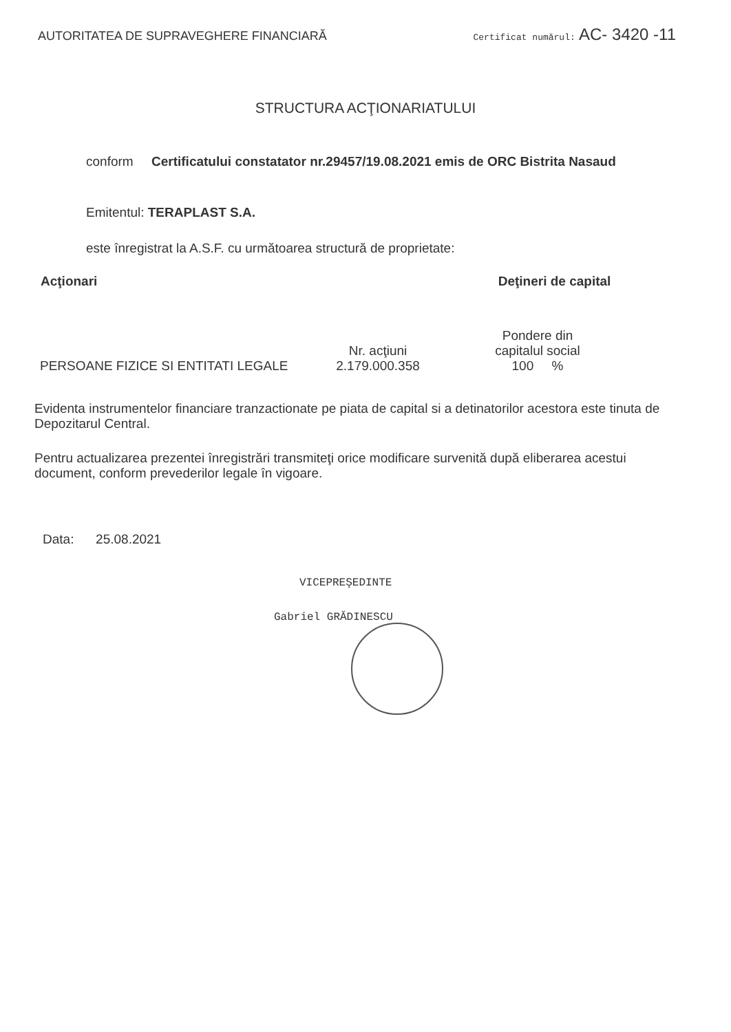AUTORITATEA DE SUPRAVEGHERE FINANCIARĂ Certificat numărul: AC- 3420 -11
STRUCTURA ACŢIONARIATULUI
conform Certificatului constatator nr.29457/19.08.2021 emis de ORC Bistrita Nasaud
Emitentul: TERAPLAST S.A.
este înregistrat la A.S.F. cu următoarea structură de proprietate:
| Acţionari | Deţineri de capital | |
| --- | --- | --- |
| | Nr. acţiuni | Pondere din capitalul social |
| PERSOANE FIZICE SI ENTITATI LEGALE | 2.179.000.358 | 100 % |
Evidenta instrumentelor financiare tranzactionate pe piata de capital si a detinatorilor acestora este tinuta de Depozitarul Central.
Pentru actualizarea prezentei înregistrări transmiteţi orice modificare survenită după eliberarea acestui document, conform prevederilor legale în vigoare.
Data: 25.08.2021
VICEPREŞEDINTE
Gabriel GRĂDINESCU